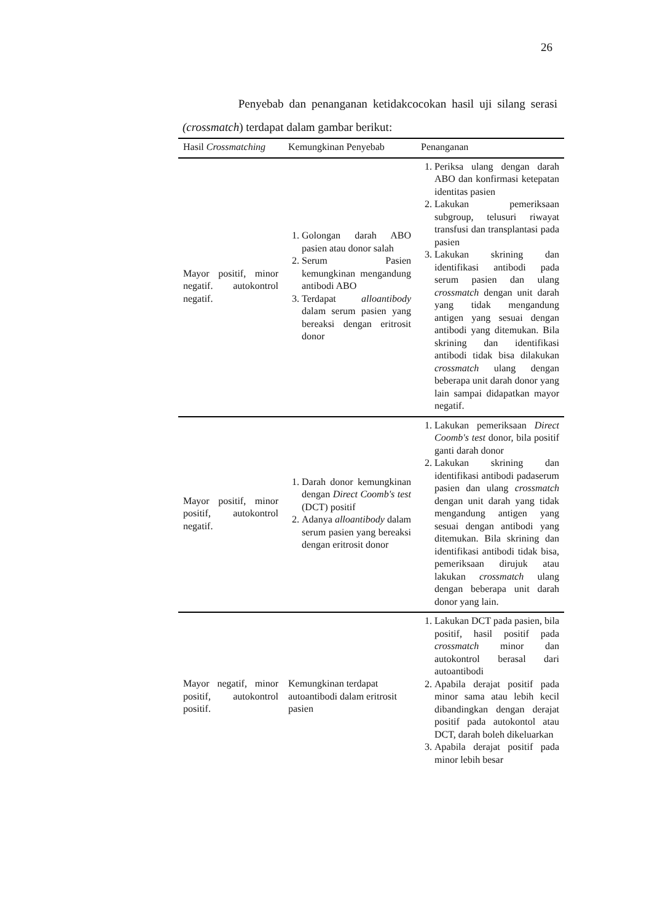26
Penyebab dan penanganan ketidakcocokan hasil uji silang serasi (crossmatch) terdapat dalam gambar berikut:
| Hasil Crossmatching | Kemungkinan Penyebab | Penanganan |
| --- | --- | --- |
| Mayor positif, minor negatif. autokontrol negatif. | 1. Golongan darah ABO pasien atau donor salah 2. Serum Pasien kemungkinan mengandung antibodi ABO 3. Terdapat alloantibody dalam serum pasien yang bereaksi dengan eritrosit donor | 1. Periksa ulang dengan darah ABO dan konfirmasi ketepatan identitas pasien 2. Lakukan pemeriksaan subgroup, telusuri riwayat transfusi dan transplantasi pada pasien 3. Lakukan skrining dan identifikasi antibodi pada serum pasien dan ulang crossmatch dengan unit darah yang tidak mengandung antigen yang sesuai dengan antibodi yang ditemukan. Bila skrining dan identifikasi antibodi tidak bisa dilakukan crossmatch ulang dengan beberapa unit darah donor yang lain sampai didapatkan mayor negatif. |
| Mayor positif, minor positif, autokontrol negatif. | 1. Darah donor kemungkinan dengan Direct Coomb's test (DCT) positif 2. Adanya alloantibody dalam serum pasien yang bereaksi dengan eritrosit donor | 1. Lakukan pemeriksaan Direct Coomb's test donor, bila positif ganti darah donor 2. Lakukan skrining dan identifikasi antibodi padaserum pasien dan ulang crossmatch dengan unit darah yang tidak mengandung antigen yang sesuai dengan antibodi yang ditemukan. Bila skrining dan identifikasi antibodi tidak bisa, pemeriksaan dirujuk atau lakukan crossmatch ulang dengan beberapa unit darah donor yang lain. |
| Mayor negatif, minor positif, autokontrol positif. | Kemungkinan terdapat autoantibodi dalam eritrosit pasien | 1. Lakukan DCT pada pasien, bila positif, hasil positif pada crossmatch minor dan autokontrol berasal dari autoantibodi 2. Apabila derajat positif pada minor sama atau lebih kecil dibandingkan dengan derajat positif pada autokontol atau DCT, darah boleh dikeluarkan 3. Apabila derajat positif pada minor lebih besar |